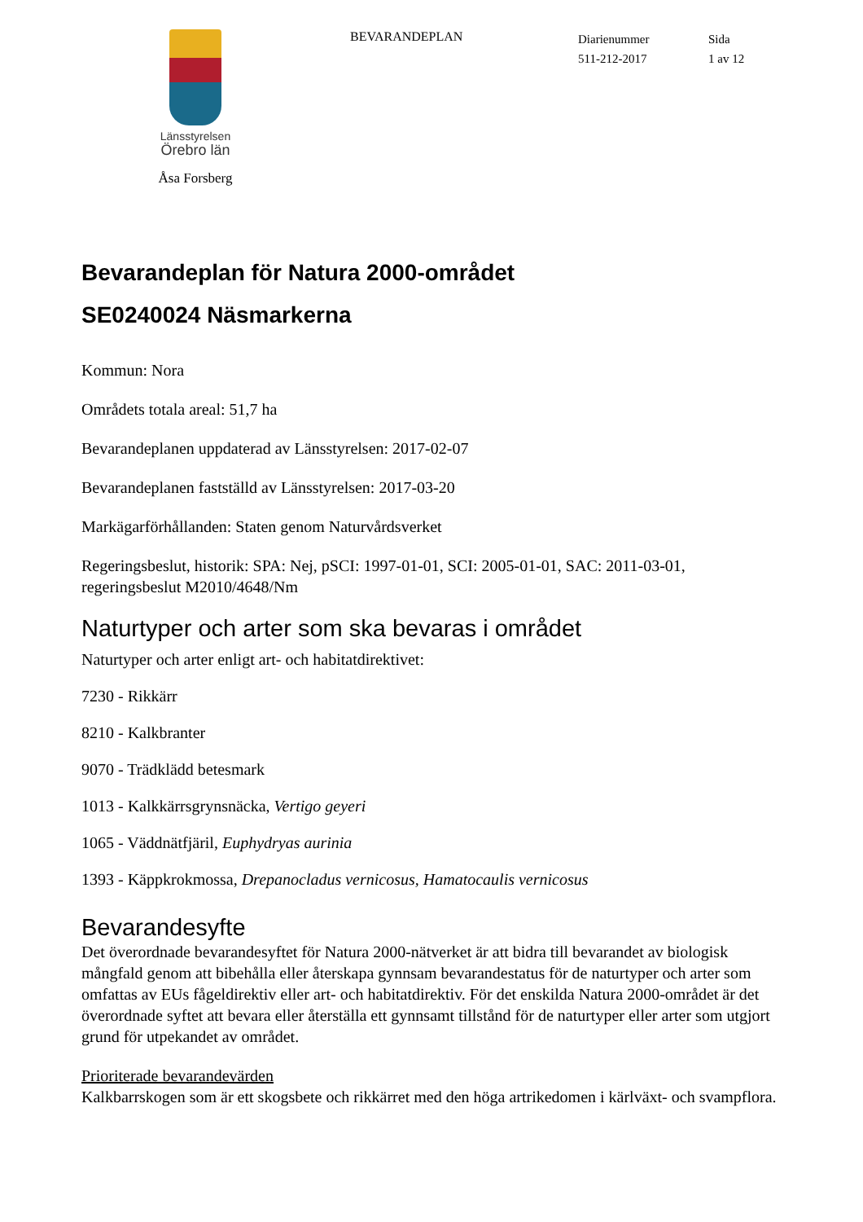Länsstyrelsen
Örebro län
Åsa Forsberg
BEVARANDEPLAN
Diarienummer
511-212-2017
Sida
1 av 12
Bevarandeplan för Natura 2000-området
SE0240024 Näsmarkerna
Kommun: Nora
Områdets totala areal: 51,7 ha
Bevarandeplanen uppdaterad av Länsstyrelsen: 2017-02-07
Bevarandeplanen fastställd av Länsstyrelsen: 2017-03-20
Markägarförhållanden: Staten genom Naturvårdsverket
Regeringsbeslut, historik: SPA: Nej, pSCI: 1997-01-01, SCI: 2005-01-01, SAC: 2011-03-01, regeringsbeslut M2010/4648/Nm
Naturtyper och arter som ska bevaras i området
Naturtyper och arter enligt art- och habitatdirektivet:
7230 - Rikkärr
8210 - Kalkbranter
9070 - Trädklädd betesmark
1013 - Kalkkärrsgrynsnäcka, Vertigo geyeri
1065 - Väddnätfjäril, Euphydryas aurinia
1393 - Käppkrokmossa, Drepanocladus vernicosus, Hamatocaulis vernicosus
Bevarandesyfte
Det överordnade bevarandesyftet för Natura 2000-nätverket är att bidra till bevarandet av biologisk mångfald genom att bibehålla eller återskapa gynnsam bevarandestatus för de naturtyper och arter som omfattas av EUs fågeldirektiv eller art- och habitatdirektiv. För det enskilda Natura 2000-området är det överordnade syftet att bevara eller återställa ett gynnsamt tillstånd för de naturtyper eller arter som utgjort grund för utpekandet av området.
Prioriterade bevarandevärden
Kalkbarrskogen som är ett skogsbete och rikkärret med den höga artrikedomen i kärlväxt- och svampflora.